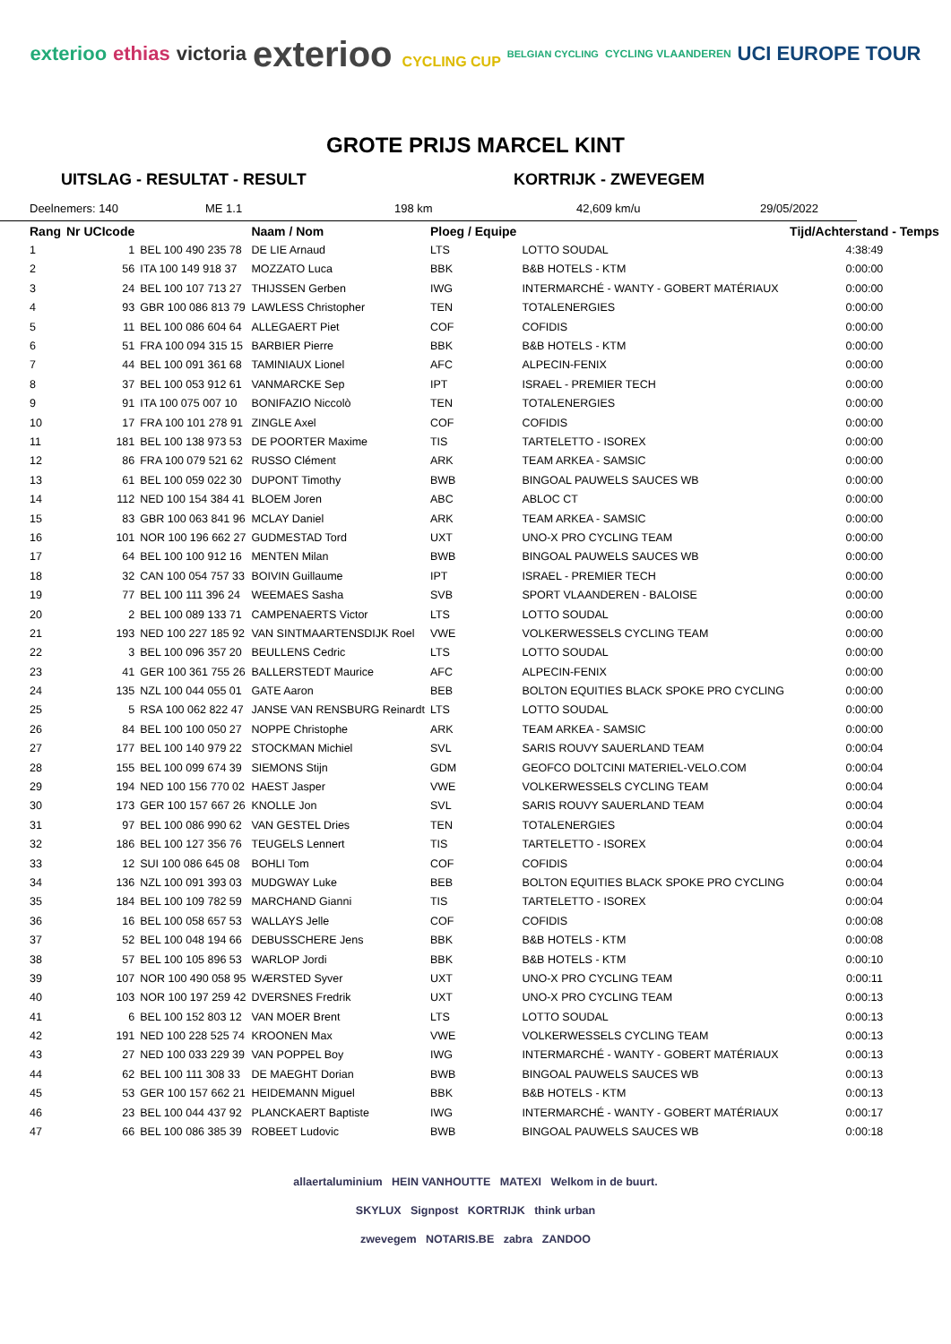exterioo ethias victoria exterioo CYCLING CUP BELGIAN CYCLING CYCLING VLAANDEREN UCI EUROPE TOUR
GROTE PRIJS MARCEL KINT
UITSLAG - RESULTAT - RESULT KORTRIJK - ZWEVEGEM
Deelnemers: 140 ME 1.1 198 km 42,609 km/u 29/05/2022
| Rang | Nr UCIcode | | Naam / Nom | Ploeg / Equipe | | Tijd/Achterstand - Temps |
| --- | --- | --- | --- | --- | --- | --- |
| 1 | 1 | BEL 100 490 235 78 | DE LIE Arnaud | LTS | LOTTO SOUDAL | 4:38:49 |
| 2 | 56 | ITA 100 149 918 37 | MOZZATO Luca | BBK | B&B HOTELS - KTM | 0:00:00 |
| 3 | 24 | BEL 100 107 713 27 | THIJSSEN Gerben | IWG | INTERMARCHÉ - WANTY - GOBERT MATÉRIAUX | 0:00:00 |
| 4 | 93 | GBR 100 086 813 79 | LAWLESS Christopher | TEN | TOTALENERGIES | 0:00:00 |
| 5 | 11 | BEL 100 086 604 64 | ALLEGAERT Piet | COF | COFIDIS | 0:00:00 |
| 6 | 51 | FRA 100 094 315 15 | BARBIER Pierre | BBK | B&B HOTELS - KTM | 0:00:00 |
| 7 | 44 | BEL 100 091 361 68 | TAMINIAUX Lionel | AFC | ALPECIN-FENIX | 0:00:00 |
| 8 | 37 | BEL 100 053 912 61 | VANMARCKE Sep | IPT | ISRAEL - PREMIER TECH | 0:00:00 |
| 9 | 91 | ITA 100 075 007 10 | BONIFAZIO Niccolò | TEN | TOTALENERGIES | 0:00:00 |
| 10 | 17 | FRA 100 101 278 91 | ZINGLE Axel | COF | COFIDIS | 0:00:00 |
| 11 | 181 | BEL 100 138 973 53 | DE POORTER Maxime | TIS | TARTELETTO - ISOREX | 0:00:00 |
| 12 | 86 | FRA 100 079 521 62 | RUSSO Clément | ARK | TEAM ARKEA - SAMSIC | 0:00:00 |
| 13 | 61 | BEL 100 059 022 30 | DUPONT Timothy | BWB | BINGOAL PAUWELS SAUCES WB | 0:00:00 |
| 14 | 112 | NED 100 154 384 41 | BLOEM Joren | ABC | ABLOC CT | 0:00:00 |
| 15 | 83 | GBR 100 063 841 96 | MCLAY Daniel | ARK | TEAM ARKEA - SAMSIC | 0:00:00 |
| 16 | 101 | NOR 100 196 662 27 | GUDMESTAD Tord | UXT | UNO-X PRO CYCLING TEAM | 0:00:00 |
| 17 | 64 | BEL 100 100 912 16 | MENTEN Milan | BWB | BINGOAL PAUWELS SAUCES WB | 0:00:00 |
| 18 | 32 | CAN 100 054 757 33 | BOIVIN Guillaume | IPT | ISRAEL - PREMIER TECH | 0:00:00 |
| 19 | 77 | BEL 100 111 396 24 | WEEMAES Sasha | SVB | SPORT VLAANDEREN - BALOISE | 0:00:00 |
| 20 | 2 | BEL 100 089 133 71 | CAMPENAERTS Victor | LTS | LOTTO SOUDAL | 0:00:00 |
| 21 | 193 | NED 100 227 185 92 | VAN SINTMAARTENSDIJK Roel | VWE | VOLKERWESSELS CYCLING TEAM | 0:00:00 |
| 22 | 3 | BEL 100 096 357 20 | BEULLENS Cedric | LTS | LOTTO SOUDAL | 0:00:00 |
| 23 | 41 | GER 100 361 755 26 | BALLERSTEDT Maurice | AFC | ALPECIN-FENIX | 0:00:00 |
| 24 | 135 | NZL 100 044 055 01 | GATE Aaron | BEB | BOLTON EQUITIES BLACK SPOKE PRO CYCLING | 0:00:00 |
| 25 | 5 | RSA 100 062 822 47 | JANSE VAN RENSBURG Reinardt | LTS | LOTTO SOUDAL | 0:00:00 |
| 26 | 84 | BEL 100 100 050 27 | NOPPE Christophe | ARK | TEAM ARKEA - SAMSIC | 0:00:00 |
| 27 | 177 | BEL 100 140 979 22 | STOCKMAN Michiel | SVL | SARIS ROUVY SAUERLAND TEAM | 0:00:04 |
| 28 | 155 | BEL 100 099 674 39 | SIEMONS Stijn | GDM | GEOFCO DOLTCINI MATERIEL-VELO.COM | 0:00:04 |
| 29 | 194 | NED 100 156 770 02 | HAEST Jasper | VWE | VOLKERWESSELS CYCLING TEAM | 0:00:04 |
| 30 | 173 | GER 100 157 667 26 | KNOLLE Jon | SVL | SARIS ROUVY SAUERLAND TEAM | 0:00:04 |
| 31 | 97 | BEL 100 086 990 62 | VAN GESTEL Dries | TEN | TOTALENERGIES | 0:00:04 |
| 32 | 186 | BEL 100 127 356 76 | TEUGELS Lennert | TIS | TARTELETTO - ISOREX | 0:00:04 |
| 33 | 12 | SUI 100 086 645 08 | BOHLI Tom | COF | COFIDIS | 0:00:04 |
| 34 | 136 | NZL 100 091 393 03 | MUDGWAY Luke | BEB | BOLTON EQUITIES BLACK SPOKE PRO CYCLING | 0:00:04 |
| 35 | 184 | BEL 100 109 782 59 | MARCHAND Gianni | TIS | TARTELETTO - ISOREX | 0:00:04 |
| 36 | 16 | BEL 100 058 657 53 | WALLAYS Jelle | COF | COFIDIS | 0:00:08 |
| 37 | 52 | BEL 100 048 194 66 | DEBUSSCHERE Jens | BBK | B&B HOTELS - KTM | 0:00:08 |
| 38 | 57 | BEL 100 105 896 53 | WARLOP Jordi | BBK | B&B HOTELS - KTM | 0:00:10 |
| 39 | 107 | NOR 100 490 058 95 | WÆRSTED Syver | UXT | UNO-X PRO CYCLING TEAM | 0:00:11 |
| 40 | 103 | NOR 100 197 259 42 | DVERSNES Fredrik | UXT | UNO-X PRO CYCLING TEAM | 0:00:13 |
| 41 | 6 | BEL 100 152 803 12 | VAN MOER Brent | LTS | LOTTO SOUDAL | 0:00:13 |
| 42 | 191 | NED 100 228 525 74 | KROONEN Max | VWE | VOLKERWESSELS CYCLING TEAM | 0:00:13 |
| 43 | 27 | NED 100 033 229 39 | VAN POPPEL Boy | IWG | INTERMARCHÉ - WANTY - GOBERT MATÉRIAUX | 0:00:13 |
| 44 | 62 | BEL 100 111 308 33 | DE MAEGHT Dorian | BWB | BINGOAL PAUWELS SAUCES WB | 0:00:13 |
| 45 | 53 | GER 100 157 662 21 | HEIDEMANN Miguel | BBK | B&B HOTELS - KTM | 0:00:13 |
| 46 | 23 | BEL 100 044 437 92 | PLANCKAERT Baptiste | IWG | INTERMARCHÉ - WANTY - GOBERT MATÉRIAUX | 0:00:17 |
| 47 | 66 | BEL 100 086 385 39 | ROBEET Ludovic | BWB | BINGOAL PAUWELS SAUCES WB | 0:00:18 |
allaertaluminium HEIN VANHOUTTE MATEXI Welkom in de buurt.
SKYLUX Signpost KORTRIJK think urban
zwevegem NOTARIS.BE zabra ZANDOO